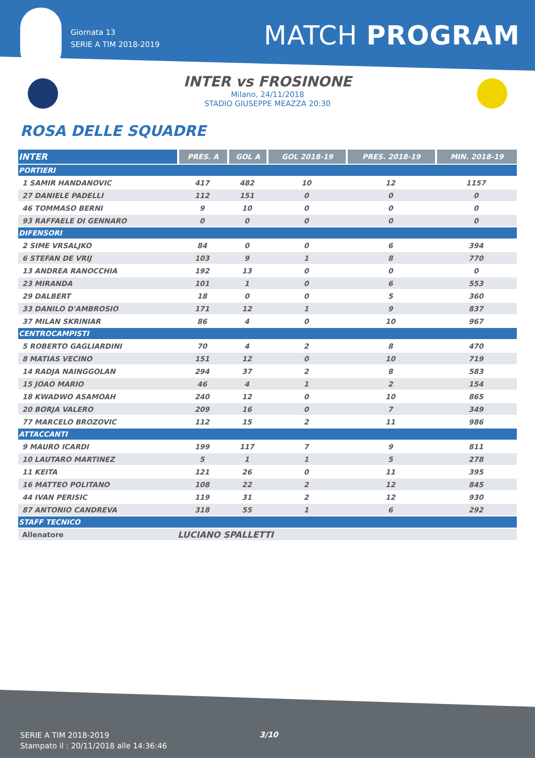Giornata 13
SERIE A TIM 2018-2019
MATCH PROGRAM
INTER vs FROSINONE
Milano, 24/11/2018
STADIO GIUSEPPE MEAZZA 20:30
ROSA DELLE SQUADRE
| INTER | PRES. A | GOL A | GOL 2018-19 | PRES. 2018-19 | MIN. 2018-19 |
| --- | --- | --- | --- | --- | --- |
| PORTIERI | | | | | |
| 1 SAMIR HANDANOVIC | 417 | 482 | 10 | 12 | 1157 |
| 27 DANIELE PADELLI | 112 | 151 | 0 | 0 | 0 |
| 46 TOMMASO BERNI | 9 | 10 | 0 | 0 | 0 |
| 93 RAFFAELE DI GENNARO | 0 | 0 | 0 | 0 | 0 |
| DIFENSORI | | | | | |
| 2 SIME VRSALJKO | 84 | 0 | 0 | 6 | 394 |
| 6 STEFAN DE VRIJ | 103 | 9 | 1 | 8 | 770 |
| 13 ANDREA RANOCCHIA | 192 | 13 | 0 | 0 | 0 |
| 23 MIRANDA | 101 | 1 | 0 | 6 | 553 |
| 29 DALBERT | 18 | 0 | 0 | 5 | 360 |
| 33 DANILO D'AMBROSIO | 171 | 12 | 1 | 9 | 837 |
| 37 MILAN SKRINIAR | 86 | 4 | 0 | 10 | 967 |
| CENTROCAMPISTI | | | | | |
| 5 ROBERTO GAGLIARDINI | 70 | 4 | 2 | 8 | 470 |
| 8 MATIAS VECINO | 151 | 12 | 0 | 10 | 719 |
| 14 RADJA NAINGGOLAN | 294 | 37 | 2 | 8 | 583 |
| 15 JOAO MARIO | 46 | 4 | 1 | 2 | 154 |
| 18 KWADWO ASAMOAH | 240 | 12 | 0 | 10 | 865 |
| 20 BORJA VALERO | 209 | 16 | 0 | 7 | 349 |
| 77 MARCELO BROZOVIC | 112 | 15 | 2 | 11 | 986 |
| ATTACCANTI | | | | | |
| 9 MAURO ICARDI | 199 | 117 | 7 | 9 | 811 |
| 10 LAUTARO MARTINEZ | 5 | 1 | 1 | 5 | 278 |
| 11 KEITA | 121 | 26 | 0 | 11 | 395 |
| 16 MATTEO POLITANO | 108 | 22 | 2 | 12 | 845 |
| 44 IVAN PERISIC | 119 | 31 | 2 | 12 | 930 |
| 87 ANTONIO CANDREVA | 318 | 55 | 1 | 6 | 292 |
| STAFF TECNICO | | | | | |
| Allenatore | LUCIANO SPALLETTI | | | | |
SERIE A TIM 2018-2019
Stampato il : 20/11/2018 alle 14:36:46
3/10